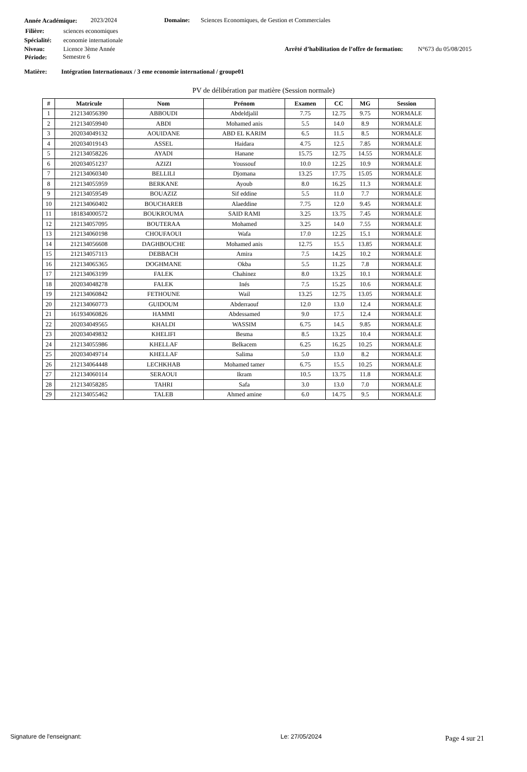Année Académique: 2023/2024 Domaine: Sciences Economiques, de Gestion et Commerciales
Filière: sciences economiques
Spécialité: economie internationale
Niveau: Licence 3ème Année Arrêté d’habilitation de l’offre de formation: N°673 du 05/08/2015
Période: Semestre 6
Matière: Intégration Internationaux / 3 eme economie international / groupe01
PV de délibération par matière (Session normale)
| # | Matricule | Nom | Prénom | Examen | CC | MG | Session |
| --- | --- | --- | --- | --- | --- | --- | --- |
| 1 | 212134056390 | ABBOUDI | Abdeldjalil | 7.75 | 12.75 | 9.75 | NORMALE |
| 2 | 212134059940 | ABDI | Mohamed anis | 5.5 | 14.0 | 8.9 | NORMALE |
| 3 | 202034049132 | AOUIDANE | ABD EL KARIM | 6.5 | 11.5 | 8.5 | NORMALE |
| 4 | 202034019143 | ASSEL | Haidara | 4.75 | 12.5 | 7.85 | NORMALE |
| 5 | 212134058226 | AYADI | Hanane | 15.75 | 12.75 | 14.55 | NORMALE |
| 6 | 202034051237 | AZIZI | Youssouf | 10.0 | 12.25 | 10.9 | NORMALE |
| 7 | 212134060340 | BELLILI | Djomana | 13.25 | 17.75 | 15.05 | NORMALE |
| 8 | 212134055959 | BERKANE | Ayoub | 8.0 | 16.25 | 11.3 | NORMALE |
| 9 | 212134059549 | BOUAZIZ | Sif eddine | 5.5 | 11.0 | 7.7 | NORMALE |
| 10 | 212134060402 | BOUCHAREB | Alaeddine | 7.75 | 12.0 | 9.45 | NORMALE |
| 11 | 181834000572 | BOUKROUMA | SAID RAMI | 3.25 | 13.75 | 7.45 | NORMALE |
| 12 | 212134057095 | BOUTERAA | Mohamed | 3.25 | 14.0 | 7.55 | NORMALE |
| 13 | 212134060198 | CHOUFAOUI | Wafa | 17.0 | 12.25 | 15.1 | NORMALE |
| 14 | 212134056608 | DAGHBOUCHE | Mohamed anis | 12.75 | 15.5 | 13.85 | NORMALE |
| 15 | 212134057113 | DEBBACH | Amira | 7.5 | 14.25 | 10.2 | NORMALE |
| 16 | 212134065365 | DOGHMANE | Okba | 5.5 | 11.25 | 7.8 | NORMALE |
| 17 | 212134063199 | FALEK | Chahinez | 8.0 | 13.25 | 10.1 | NORMALE |
| 18 | 202034048278 | FALEK | Inés | 7.5 | 15.25 | 10.6 | NORMALE |
| 19 | 212134060842 | FETHOUNE | Wail | 13.25 | 12.75 | 13.05 | NORMALE |
| 20 | 212134060773 | GUIDOUM | Abderraouf | 12.0 | 13.0 | 12.4 | NORMALE |
| 21 | 161934060826 | HAMMI | Abdessamed | 9.0 | 17.5 | 12.4 | NORMALE |
| 22 | 202034049565 | KHALDI | WASSIM | 6.75 | 14.5 | 9.85 | NORMALE |
| 23 | 202034049832 | KHELIFI | Besma | 8.5 | 13.25 | 10.4 | NORMALE |
| 24 | 212134055986 | KHELLAF | Belkacem | 6.25 | 16.25 | 10.25 | NORMALE |
| 25 | 202034049714 | KHELLAF | Salima | 5.0 | 13.0 | 8.2 | NORMALE |
| 26 | 212134064448 | LECHKHAB | Mohamed tamer | 6.75 | 15.5 | 10.25 | NORMALE |
| 27 | 212134060114 | SERAOUI | Ikram | 10.5 | 13.75 | 11.8 | NORMALE |
| 28 | 212134058285 | TAHRI | Safa | 3.0 | 13.0 | 7.0 | NORMALE |
| 29 | 212134055462 | TALEB | Ahmed amine | 6.0 | 14.75 | 9.5 | NORMALE |
Signature de l'enseignant: Le: 27/05/2024 Page 4 sur 21